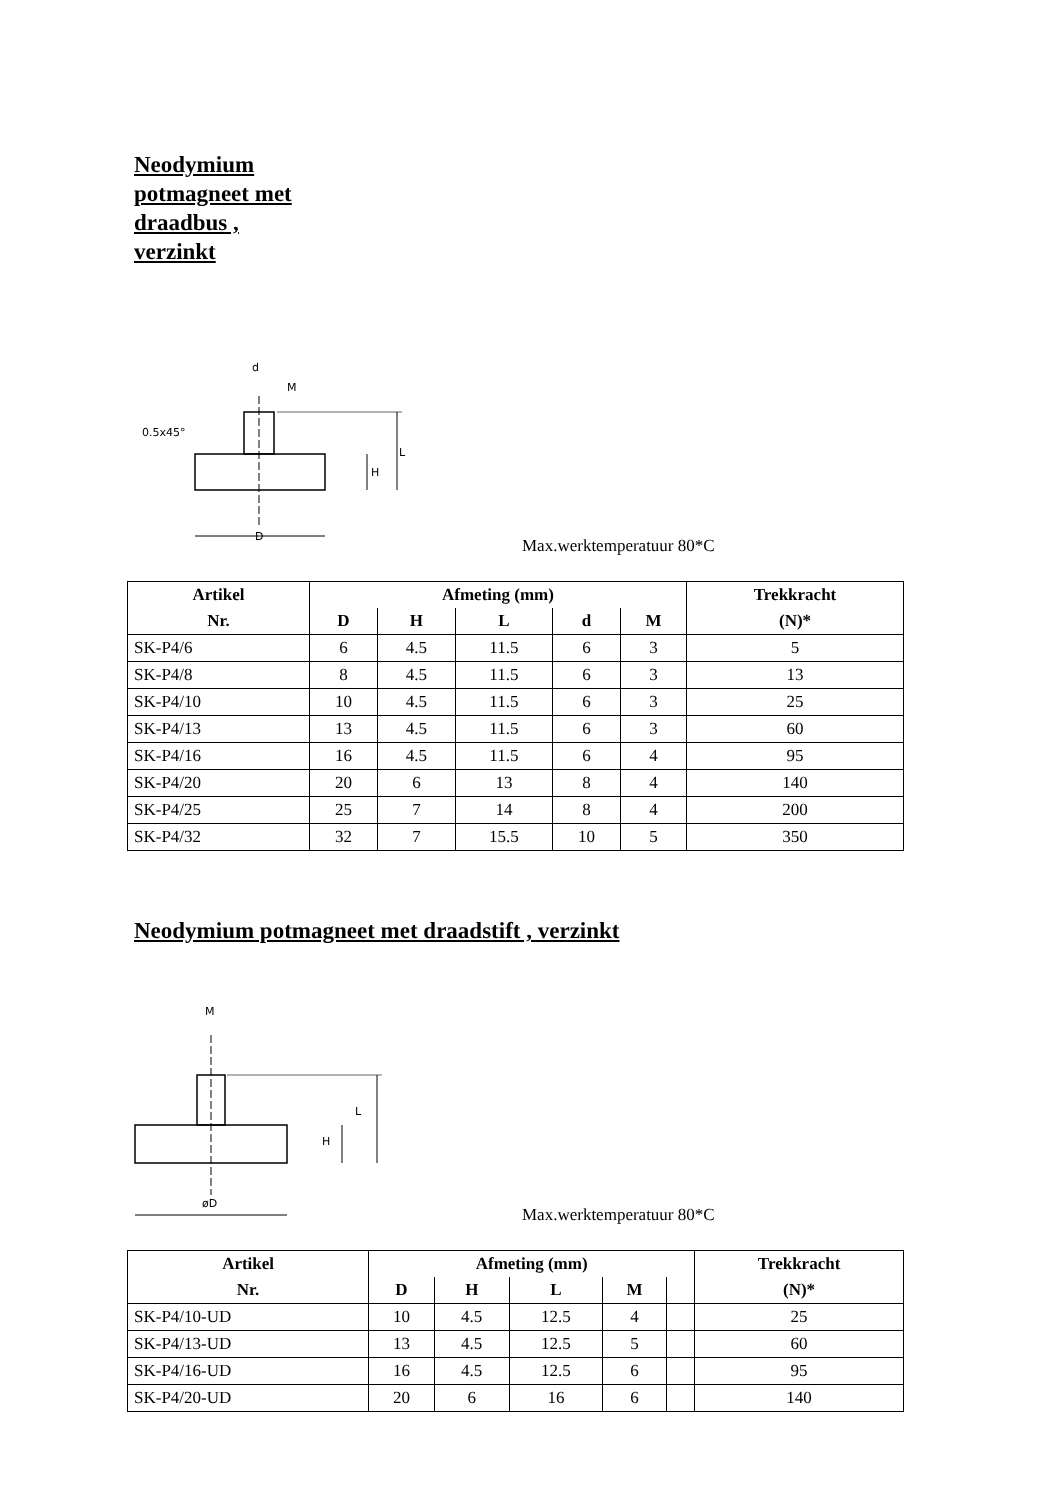Neodymium
potmagneet met
draadbus ,
verzinkt
L
H
D
0.5x45°
d
M
Max.werktemperatuur 80*C
| Artikel | Afmeting (mm) | | | | | Trekkracht |
| --- | --- | --- | --- | --- | --- | --- |
| Nr. | D | H | L | d | M | (N)* |
| SK-P4/6 | 6 | 4.5 | 11.5 | 6 | 3 | 5 |
| SK-P4/8 | 8 | 4.5 | 11.5 | 6 | 3 | 13 |
| SK-P4/10 | 10 | 4.5 | 11.5 | 6 | 3 | 25 |
| SK-P4/13 | 13 | 4.5 | 11.5 | 6 | 3 | 60 |
| SK-P4/16 | 16 | 4.5 | 11.5 | 6 | 4 | 95 |
| SK-P4/20 | 20 | 6 | 13 | 8 | 4 | 140 |
| SK-P4/25 | 25 | 7 | 14 | 8 | 4 | 200 |
| SK-P4/32 | 32 | 7 | 15.5 | 10 | 5 | 350 |
Neodymium potmagneet met draadstift , verzinkt
L
H
øD
M
Max.werktemperatuur 80*C
| Artikel | Afmeting (mm) | | | | | Trekkracht |
| --- | --- | --- | --- | --- | --- | --- |
| Nr. | D | H | L | M | | (N)* |
| SK-P4/10-UD | 10 | 4.5 | 12.5 | 4 | | 25 |
| SK-P4/13-UD | 13 | 4.5 | 12.5 | 5 | | 60 |
| SK-P4/16-UD | 16 | 4.5 | 12.5 | 6 | | 95 |
| SK-P4/20-UD | 20 | 6 | 16 | 6 | | 140 |